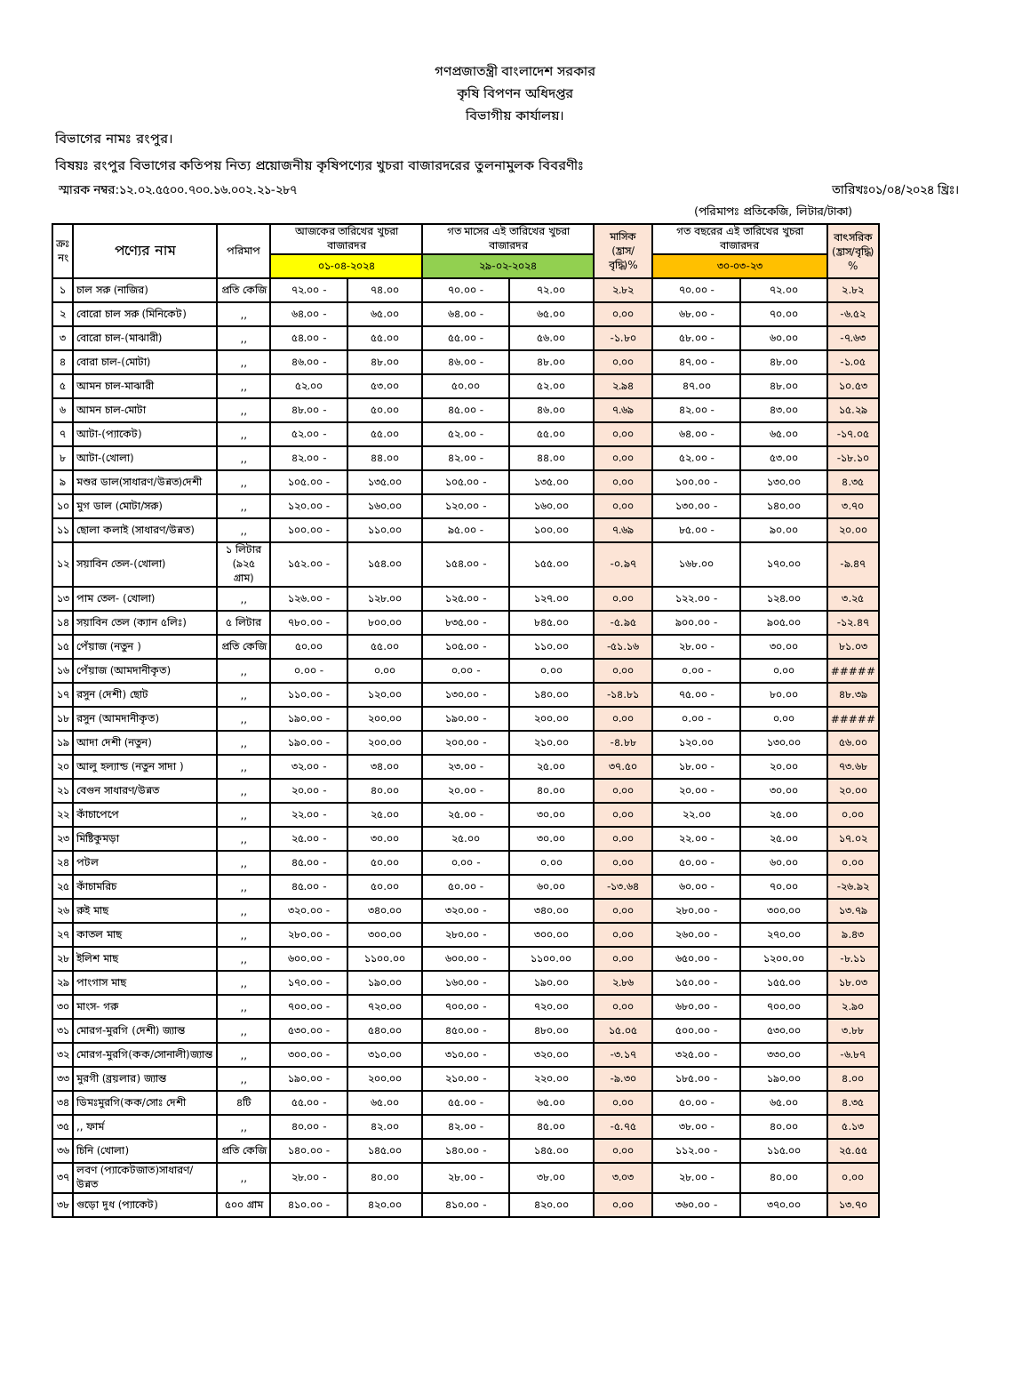গণপ্রজাতন্ত্রী বাংলাদেশ সরকার
কৃষি বিপণন অধিদপ্তর
বিভাগীয় কার্যালয়।
বিভাগের নামঃ রংপুর।
বিষয়ঃ রংপুর বিভাগের কতিপয় নিত্য প্রয়োজনীয় কৃষিপণ্যের খুচরা বাজারদরের তুলনামুলক বিবরণীঃ
স্মারক নম্বর:১২.০২.৫৫০০.৭০০.১৬.০০২.২১-২৮৭ তারিখঃ০১/০৪/২০২৪ খ্রিঃ।
(পরিমাপঃ প্রতিকেজি, লিটার/টাকা)
| ক্রঃ নং | পণ্যের নাম | পরিমাপ | আজকের তারিখের খুচরা বাজারদর | | গত মাসের এই তারিখের খুচরা বাজারদর | | মাসিক (হ্রাস/বৃদ্ধি)% | গত বছরের এই তারিখের খুচরা বাজারদর | | বাৎসরিক (হ্রাস/বৃদ্ধি) % |
| --- | --- | --- | --- | --- | --- | --- | --- | --- | --- | --- |
| | | | ০১-০৪-২০২৪ | | ২৯-০২-২০২৪ | | | ৩০-০৩-২৩ | | |
| ১ | চাল সরু (নাজির) | প্রতি কেজি | ৭২.০০ - | ৭৪.০০ | ৭০.০০ - | ৭২.০০ | ২.৮২ | ৭০.০০ - | ৭২.০০ | ২.৮২ |
| ২ | বোরো চাল সরু (মিনিকেট) | ,, | ৬৪.০০ - | ৬৫.০০ | ৬৪.০০ - | ৬৫.০০ | ০.০০ | ৬৮.০০ - | ৭০.০০ | -৬.৫২ |
| ৩ | বোরো চাল-(মাঝারী) | ,, | ৫৪.০০ - | ৫৫.০০ | ৫৫.০০ - | ৫৬.০০ | -১.৮০ | ৫৮.০০ - | ৬০.০০ | -৭.৬৩ |
| ৪ | বোরা চাল-(মোটা) | ,, | ৪৬.০০ - | ৪৮.০০ | ৪৬.০০ - | ৪৮.০০ | ০.০০ | ৪৭.০০ - | ৪৮.০০ | -১.০৫ |
| ৫ | আমন চাল-মাঝারী | ,, | ৫২.০০ | ৫৩.০০ | ৫০.০০ | ৫২.০০ | ২.৯৪ | ৪৭.০০ | ৪৮.০০ | ১০.৫৩ |
| ৬ | আমন চাল-মোটা | ,, | ৪৮.০০ - | ৫০.০০ | ৪৫.০০ - | ৪৬.০০ | ৭.৬৯ | ৪২.০০ - | ৪৩.০০ | ১৫.২৯ |
| ৭ | আটা-(প্যাকেট) | ,, | ৫২.০০ - | ৫৫.০০ | ৫২.০০ - | ৫৫.০০ | ০.০০ | ৬৪.০০ - | ৬৫.০০ | -১৭.০৫ |
| ৮ | আটা-(খোলা) | ,, | ৪২.০০ - | ৪৪.০০ | ৪২.০০ - | ৪৪.০০ | ০.০০ | ৫২.০০ - | ৫৩.০০ | -১৮.১০ |
| ৯ | মশুর ডাল(সাধারণ/উন্নত)দেশী | ,, | ১০৫.০০ - | ১৩৫.০০ | ১০৫.০০ - | ১৩৫.০০ | ০.০০ | ১০০.০০ - | ১৩০.০০ | ৪.৩৫ |
| ১০ | মুগ ডাল (মোটা/সরু) | ,, | ১২০.০০ - | ১৬০.০০ | ১২০.০০ - | ১৬০.০০ | ০.০০ | ১৩০.০০ - | ১৪০.০০ | ৩.৭০ |
| ১১ | ছোলা কলাই (সাধারণ/উন্নত) | ,, | ১০০.০০ - | ১১০.০০ | ৯৫.০০ - | ১০০.০০ | ৭.৬৯ | ৮৫.০০ - | ৯০.০০ | ২০.০০ |
| ১২ | সয়াবিন তেল-(খোলা) | ১ লিটার (৯২৫ গ্রাম) | ১৫২.০০ - | ১৫৪.০০ | ১৫৪.০০ - | ১৫৫.০০ | -০.৯৭ | ১৬৮.০০ | ১৭০.০০ | -৯.৪৭ |
| ১৩ | পাম তেল- (খোলা) | ,, | ১২৬.০০ - | ১২৮.০০ | ১২৫.০০ - | ১২৭.০০ | ০.০০ | ১২২.০০ - | ১২৪.০০ | ৩.২৫ |
| ১৪ | সয়াবিন তেল (ক্যান ৫লিঃ) | ৫ লিটার | ৭৮০.০০ - | ৮০০.০০ | ৮৩৫.০০ - | ৮৪৫.০০ | -৫.৯৫ | ৯০০.০০ - | ৯০৫.০০ | -১২.৪৭ |
| ১৫ | পেঁয়াজ (নতুন ) | প্রতি কেজি | ৫০.০০ | ৫৫.০০ | ১০৫.০০ - | ১১০.০০ | -৫১.১৬ | ২৮.০০ - | ৩০.০০ | ৮১.০৩ |
| ১৬ | পেঁয়াজ (আমদানীকৃত) | ,, | ০.০০ - | ০.০০ | ০.০০ - | ০.০০ | ০.০০ | ০.০০ - | ০.০০ | ##### |
| ১৭ | রসুন (দেশী) ছোট | ,, | ১১০.০০ - | ১২০.০০ | ১৩০.০০ - | ১৪০.০০ | -১৪.৮১ | ৭৫.০০ - | ৮০.০০ | ৪৮.৩৯ |
| ১৮ | রসুন (আমদানীকৃত) | ,, | ১৯০.০০ - | ২০০.০০ | ১৯০.০০ - | ২০০.০০ | ০.০০ | ০.০০ - | ০.০০ | ##### |
| ১৯ | আদা দেশী (নতুন) | ,, | ১৯০.০০ - | ২০০.০০ | ২০০.০০ - | ২১০.০০ | -৪.৮৮ | ১২০.০০ | ১৩০.০০ | ৫৬.০০ |
| ২০ | আলু হল্যান্ড (নতুন সাদা ) | ,, | ৩২.০০ - | ৩৪.০০ | ২৩.০০ - | ২৫.০০ | ৩৭.৫০ | ১৮.০০ - | ২০.০০ | ৭৩.৬৮ |
| ২১ | বেগুন সাধারণ/উন্নত | ,, | ২০.০০ - | ৪০.০০ | ২০.০০ - | ৪০.০০ | ০.০০ | ২০.০০ - | ৩০.০০ | ২০.০০ |
| ২২ | কাঁচাপেপে | ,, | ২২.০০ - | ২৫.০০ | ২৫.০০ - | ৩০.০০ | ০.০০ | ২২.০০ | ২৫.০০ | ০.০০ |
| ২৩ | মিষ্টিকুমড়া | ,, | ২৫.০০ - | ৩০.০০ | ২৫.০০ | ৩০.০০ | ০.০০ | ২২.০০ - | ২৫.০০ | ১৭.০২ |
| ২৪ | পটল | ,, | ৪৫.০০ - | ৫০.০০ | ০.০০ - | ০.০০ | ০.০০ | ৫০.০০ - | ৬০.০০ | ০.০০ |
| ২৫ | কাঁচামরিচ | ,, | ৪৫.০০ - | ৫০.০০ | ৫০.০০ - | ৬০.০০ | -১৩.৬৪ | ৬০.০০ - | ৭০.০০ | -২৬.৯২ |
| ২৬ | রুই মাছ | ,, | ৩২০.০০ - | ৩৪০.০০ | ৩২০.০০ - | ৩৪০.০০ | ০.০০ | ২৮০.০০ - | ৩০০.০০ | ১৩.৭৯ |
| ২৭ | কাতল মাছ | ,, | ২৮০.০০ - | ৩০০.০০ | ২৮০.০০ - | ৩০০.০০ | ০.০০ | ২৬০.০০ - | ২৭০.০০ | ৯.৪৩ |
| ২৮ | ইলিশ মাছ | ,, | ৬০০.০০ - | ১১০০.০০ | ৬০০.০০ - | ১১০০.০০ | ০.০০ | ৬৫০.০০ - | ১২০০.০০ | -৮.১১ |
| ২৯ | পাংগাস মাছ | ,, | ১৭০.০০ - | ১৯০.০০ | ১৬০.০০ - | ১৯০.০০ | ২.৮৬ | ১৫০.০০ - | ১৫৫.০০ | ১৮.০৩ |
| ৩০ | মাংস- গরু | ,, | ৭০০.০০ - | ৭২০.০০ | ৭০০.০০ - | ৭২০.০০ | ০.০০ | ৬৮০.০০ - | ৭০০.০০ | ২.৯০ |
| ৩১ | মোরগ-মুরগি (দেশী) জ্যান্ত | ,, | ৫৩০.০০ - | ৫৪০.০০ | ৪৫০.০০ - | ৪৮০.০০ | ১৫.০৫ | ৫০০.০০ - | ৫৩০.০০ | ৩.৮৮ |
| ৩২ | মোরগ-মুরগি(কক/সোনালী)জ্যান্ত | ,, | ৩০০.০০ - | ৩১০.০০ | ৩১০.০০ - | ৩২০.০০ | -৩.১৭ | ৩২৫.০০ - | ৩৩০.০০ | -৬.৮৭ |
| ৩৩ | মুরগী (ব্রয়লার) জ্যান্ত | ,, | ১৯০.০০ - | ২০০.০০ | ২১০.০০ - | ২২০.০০ | -৯.৩০ | ১৮৫.০০ - | ১৯০.০০ | ৪.০০ |
| ৩৪ | ডিমঃমুরগি(কক/সোঃ দেশী | ৪টি | ৫৫.০০ - | ৬৫.০০ | ৫৫.০০ - | ৬৫.০০ | ০.০০ | ৫০.০০ - | ৬৫.০০ | ৪.৩৫ |
| ৩৫ | ,, ফার্ম | ,, | ৪০.০০ - | ৪২.০০ | ৪২.০০ - | ৪৫.০০ | -৫.৭৫ | ৩৮.০০ - | ৪০.০০ | ৫.১৩ |
| ৩৬ | চিনি (খোলা) | প্রতি কেজি | ১৪০.০০ - | ১৪৫.০০ | ১৪০.০০ - | ১৪৫.০০ | ০.০০ | ১১২.০০ - | ১১৫.০০ | ২৫.৫৫ |
| ৩৭ | লবণ (প্যাকেটজাত)সাধারণ/উন্নত | ,, | ২৮.০০ - | ৪০.০০ | ২৮.০০ - | ৩৮.০০ | ৩.০৩ | ২৮.০০ - | ৪০.০০ | ০.০০ |
| ৩৮ | গুড়ো দুধ (প্যাকেট) | ৫০০ গ্রাম | ৪১০.০০ - | ৪২০.০০ | ৪১০.০০ - | ৪২০.০০ | ০.০০ | ৩৬০.০০ - | ৩৭০.০০ | ১৩.৭০ |